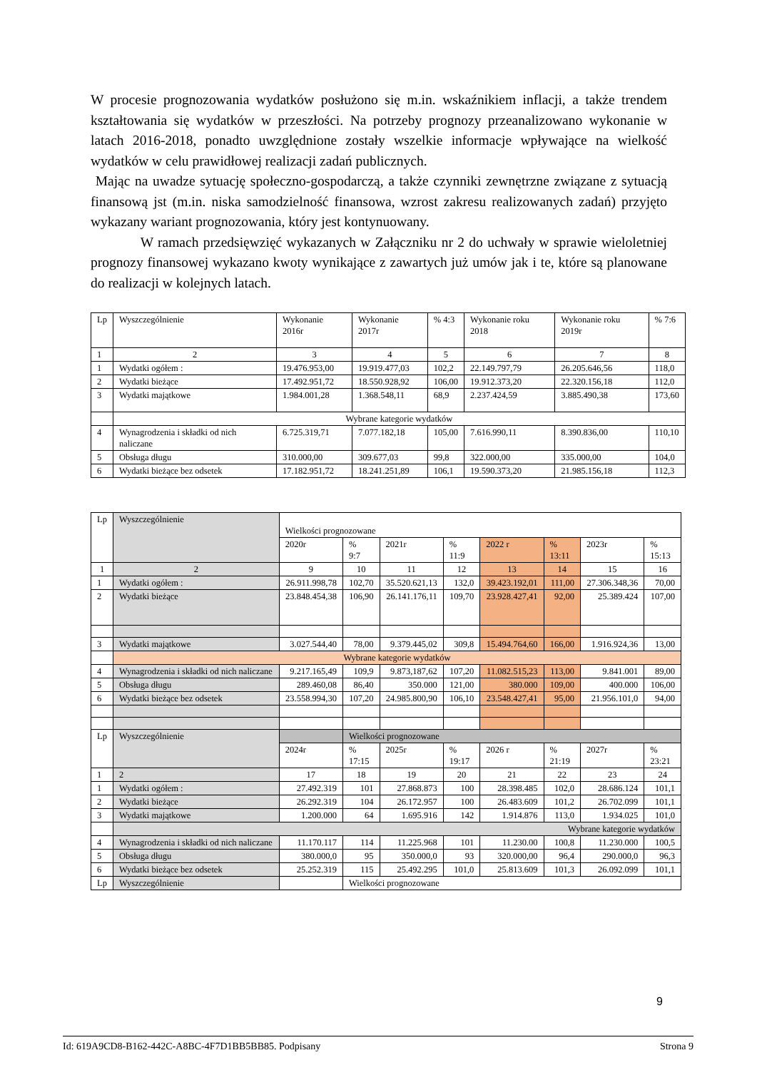W procesie prognozowania wydatków posłużono się m.in. wskaźnikiem inflacji, a także trendem kształtowania się wydatków w przeszłości. Na potrzeby prognozy przeanalizowano wykonanie w latach 2016-2018, ponadto uwzględnione zostały wszelkie informacje wpływające na wielkość wydatków w celu prawidłowej realizacji zadań publicznych.
Mając na uwadze sytuację społeczno-gospodarczą, a także czynniki zewnętrzne związane z sytuacją finansową jst (m.in. niska samodzielność finansowa, wzrost zakresu realizowanych zadań) przyjęto wykazany wariant prognozowania, który jest kontynuowany.
W ramach przedsięwzięć wykazanych w Załączniku nr 2 do uchwały w sprawie wieloletniej prognozy finansowej wykazano kwoty wynikające z zawartych już umów jak i te, które są planowane do realizacji w kolejnych latach.
| Lp | Wyszczególnienie | Wykonanie 2016r | Wykonanie 2017r | % 4:3 | Wykonanie roku 2018 | Wykonanie roku 2019r | % 7:6 |
| --- | --- | --- | --- | --- | --- | --- | --- |
| 1 | 2 | 3 | 4 | 5 | 6 | 7 | 8 |
| 1 | Wydatki ogółem : | 19.476.953,00 | 19.919.477,03 | 102,2 | 22.149.797,79 | 26.205.646,56 | 118,0 |
| 2 | Wydatki bieżące | 17.492.951,72 | 18.550.928,92 | 106,00 | 19.912.373,20 | 22.320.156,18 | 112,0 |
| 3 | Wydatki majątkowe | 1.984.001,28 | 1.368.548,11 | 68,9 | 2.237.424,59 | 3.885.490,38 | 173,60 |
| | Wybrane kategorie wydatków | | | | | | |
| 4 | Wynagrodzenia i składki od nich naliczane | 6.725.319,71 | 7.077.182,18 | 105,00 | 7.616.990,11 | 8.390.836,00 | 110,10 |
| 5 | Obsługa długu | 310.000,00 | 309.677,03 | 99,8 | 322.000,00 | 335.000,00 | 104,0 |
| 6 | Wydatki bieżące bez odsetek | 17.182.951,72 | 18.241.251,89 | 106,1 | 19.590.373,20 | 21.985.156,18 | 112,3 |
| Lp | Wyszczególnienie | Wielkości prognozowane | | | | | | | |
| | | 2020r | % 9:7 | 2021r | % 11:9 | 2022 r | % 13:11 | 2023r | % 15:13 |
| 1 | 2 | 9 | 10 | 11 | 12 | 13 | 14 | 15 | 16 |
| 1 | Wydatki ogółem : | 26.911.998,78 | 102,70 | 35.520.621,13 | 132,0 | 39.423.192,01 | 111,00 | 27.306.348,36 | 70,00 |
| 2 | Wydatki bieżące | 23.848.454,38 | 106,90 | 26.141.176,11 | 109,70 | 23.928.427,41 | 92,00 | 25.389.424 | 107,00 |
| 3 | Wydatki majątkowe | 3.027.544,40 | 78,00 | 9.379.445,02 | 309,8 | 15.494.764,60 | 166,00 | 1.916.924,36 | 13,00 |
| | Wybrane kategorie wydatków | | | | | | | | |
| 4 | Wynagrodzenia i składki od nich naliczane | 9.217.165,49 | 109,9 | 9.873,187,62 | 107,20 | 11.082.515,23 | 113,00 | 9.841.001 | 89,00 |
| 5 | Obsługa długu | 289.460,08 | 86,40 | 350.000 | 121,00 | 380.000 | 109,00 | 400.000 | 106,00 |
| 6 | Wydatki bieżące bez odsetek | 23.558.994,30 | 107,20 | 24.985.800,90 | 106,10 | 23.548.427,41 | 95,00 | 21.956.101,0 | 94,00 |
| Lp | Wyszczególnienie | | Wielkości prognozowane | | | | | | |
| | | 2024r | % 17:15 | 2025r | % 19:17 | 2026 r | % 21:19 | 2027r | % 23:21 |
| 1 | 2 | 17 | 18 | 19 | 20 | 21 | 22 | 23 | 24 |
| 1 | Wydatki ogółem : | 27.492.319 | 101 | 27.868.873 | 100 | 28.398.485 | 102,0 | 28.686.124 | 101,1 |
| 2 | Wydatki bieżące | 26.292.319 | 104 | 26.172.957 | 100 | 26.483.609 | 101,2 | 26.702.099 | 101,1 |
| 3 | Wydatki majątkowe | 1.200.000 | 64 | 1.695.916 | 142 | 1.914.876 | 113,0 | 1.934.025 | 101,0 |
| | Wybrane kategorie wydatków | | | | | | | | |
| 4 | Wynagrodzenia i składki od nich naliczane | 11.170.117 | 114 | 11.225.968 | 101 | 11.230.00 | 100,8 | 11.230.000 | 100,5 |
| 5 | Obsługa długu | 380.000,0 | 95 | 350.000,0 | 93 | 320.000,00 | 96,4 | 290.000,0 | 96,3 |
| 6 | Wydatki bieżące bez odsetek | 25.252.319 | 115 | 25.492.295 | 101,0 | 25.813.609 | 101,3 | 26.092.099 | 101,1 |
| Lp | Wyszczególnienie | | Wielkości prognozowane | | | | | | |
9
Id: 619A9CD8-B162-442C-A8BC-4F7D1BB5BB85. Podpisany Strona 9